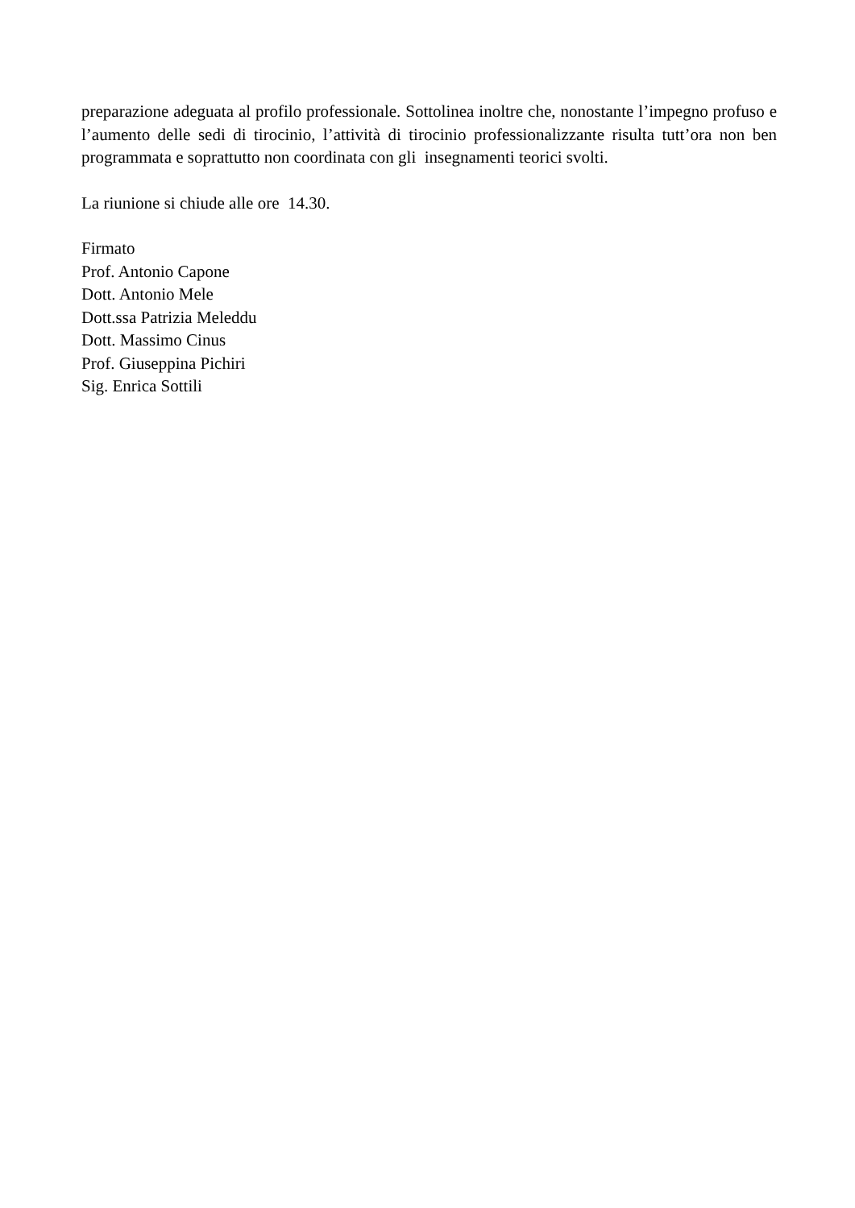preparazione adeguata al profilo professionale. Sottolinea inoltre che, nonostante l’impegno profuso e l’aumento delle sedi di tirocinio, l’attività di tirocinio professionalizzante risulta tutt’ora non ben programmata e soprattutto non coordinata con gli insegnamenti teorici svolti.
La riunione si chiude alle ore 14.30.
Firmato
Prof. Antonio Capone
Dott. Antonio Mele
Dott.ssa Patrizia Meleddu
Dott. Massimo Cinus
Prof. Giuseppina Pichiri
Sig. Enrica Sottili